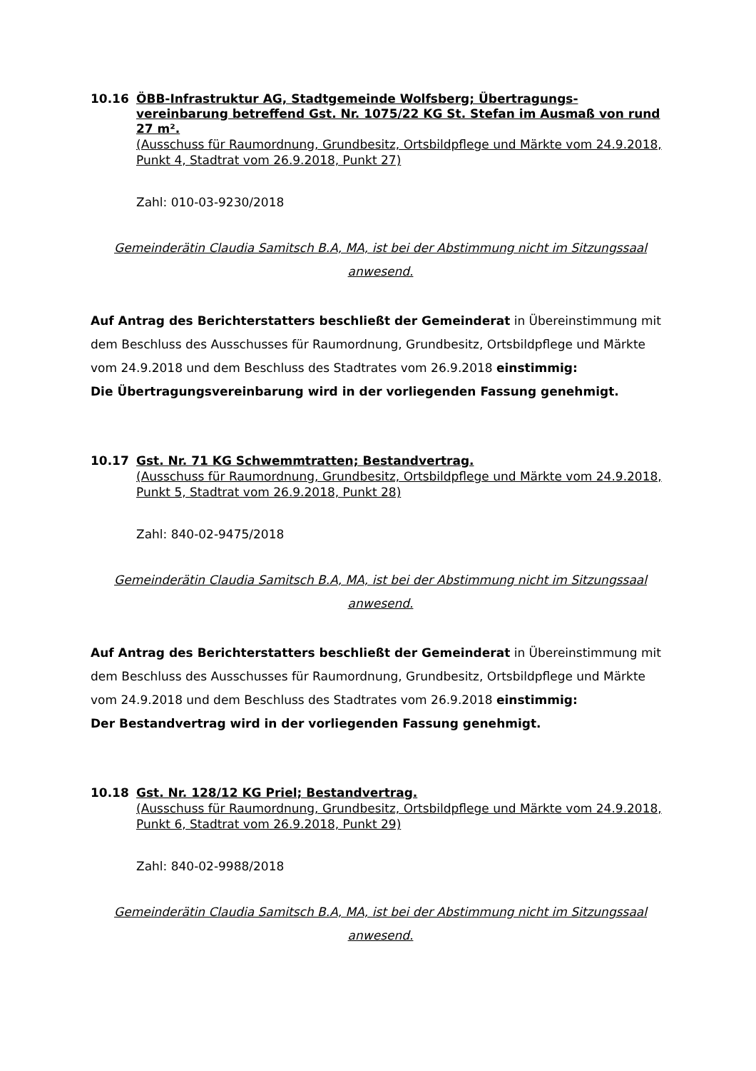10.16
ÖBB-Infrastruktur AG, Stadtgemeinde Wolfsberg; Übertragungs-vereinbarung betreffend Gst. Nr. 1075/22 KG St. Stefan im Ausmaß von rund 27 m².
(Ausschuss für Raumordnung, Grundbesitz, Ortsbildpflege und Märkte vom 24.9.2018, Punkt 4, Stadtrat vom 26.9.2018, Punkt 27)
Zahl: 010-03-9230/2018
Gemeinderätin Claudia Samitsch B.A, MA, ist bei der Abstimmung nicht im Sitzungssaal anwesend.
Auf Antrag des Berichterstatters beschließt der Gemeinderat in Übereinstimmung mit dem Beschluss des Ausschusses für Raumordnung, Grundbesitz, Ortsbildpflege und Märkte vom 24.9.2018 und dem Beschluss des Stadtrates vom 26.9.2018 einstimmig:
Die Übertragungsvereinbarung wird in der vorliegenden Fassung genehmigt.
10.17
Gst. Nr. 71 KG Schwemmtratten; Bestandvertrag.
(Ausschuss für Raumordnung, Grundbesitz, Ortsbildpflege und Märkte vom 24.9.2018, Punkt 5, Stadtrat vom 26.9.2018, Punkt 28)
Zahl: 840-02-9475/2018
Gemeinderätin Claudia Samitsch B.A, MA, ist bei der Abstimmung nicht im Sitzungssaal anwesend.
Auf Antrag des Berichterstatters beschließt der Gemeinderat in Übereinstimmung mit dem Beschluss des Ausschusses für Raumordnung, Grundbesitz, Ortsbildpflege und Märkte vom 24.9.2018 und dem Beschluss des Stadtrates vom 26.9.2018 einstimmig:
Der Bestandvertrag wird in der vorliegenden Fassung genehmigt.
10.18
Gst. Nr. 128/12 KG Priel; Bestandvertrag.
(Ausschuss für Raumordnung, Grundbesitz, Ortsbildpflege und Märkte vom 24.9.2018, Punkt 6, Stadtrat vom 26.9.2018, Punkt 29)
Zahl: 840-02-9988/2018
Gemeinderätin Claudia Samitsch B.A, MA, ist bei der Abstimmung nicht im Sitzungssaal anwesend.